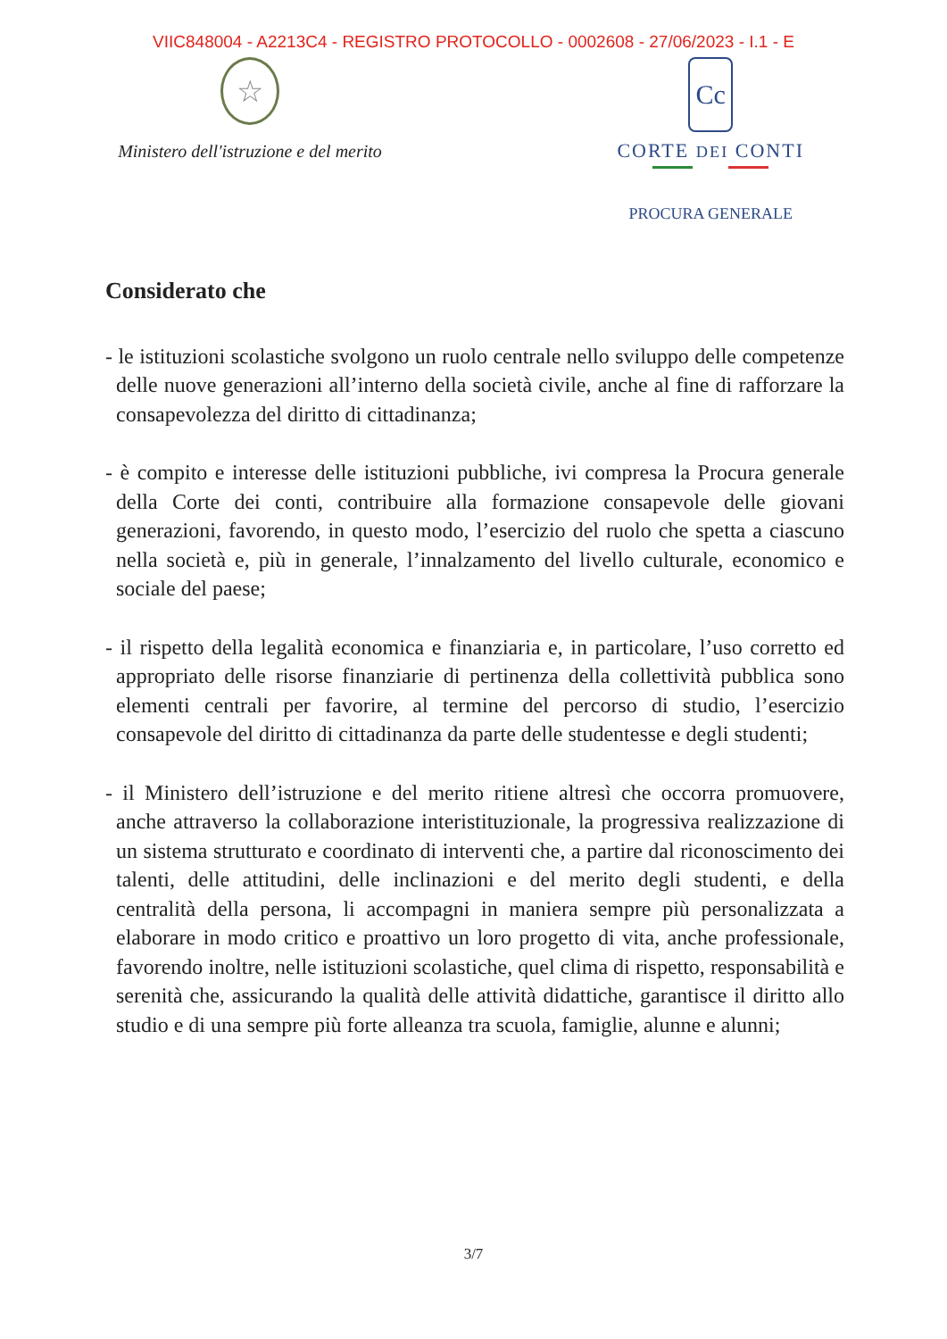VIIC848004 - A2213C4 - REGISTRO PROTOCOLLO - 0002608 - 27/06/2023 - I.1 - E
☆
Ministero dell'istruzione e del merito
Cc
CORTE DEI CONTI
PROCURA GENERALE
Considerato che
- le istituzioni scolastiche svolgono un ruolo centrale nello sviluppo delle competenze delle nuove generazioni all’interno della società civile, anche al fine di rafforzare la consapevolezza del diritto di cittadinanza;
- è compito e interesse delle istituzioni pubbliche, ivi compresa la Procura generale della Corte dei conti, contribuire alla formazione consapevole delle giovani generazioni, favorendo, in questo modo, l’esercizio del ruolo che spetta a ciascuno nella società e, più in generale, l’innalzamento del livello culturale, economico e sociale del paese;
- il rispetto della legalità economica e finanziaria e, in particolare, l’uso corretto ed appropriato delle risorse finanziarie di pertinenza della collettività pubblica sono elementi centrali per favorire, al termine del percorso di studio, l’esercizio consapevole del diritto di cittadinanza da parte delle studentesse e degli studenti;
- il Ministero dell’istruzione e del merito ritiene altresì che occorra promuovere, anche attraverso la collaborazione interistituzionale, la progressiva realizzazione di un sistema strutturato e coordinato di interventi che, a partire dal riconoscimento dei talenti, delle attitudini, delle inclinazioni e del merito degli studenti, e della centralità della persona, li accompagni in maniera sempre più personalizzata a elaborare in modo critico e proattivo un loro progetto di vita, anche professionale, favorendo inoltre, nelle istituzioni scolastiche, quel clima di rispetto, responsabilità e serenità che, assicurando la qualità delle attività didattiche, garantisce il diritto allo studio e di una sempre più forte alleanza tra scuola, famiglie, alunne e alunni;
3/7